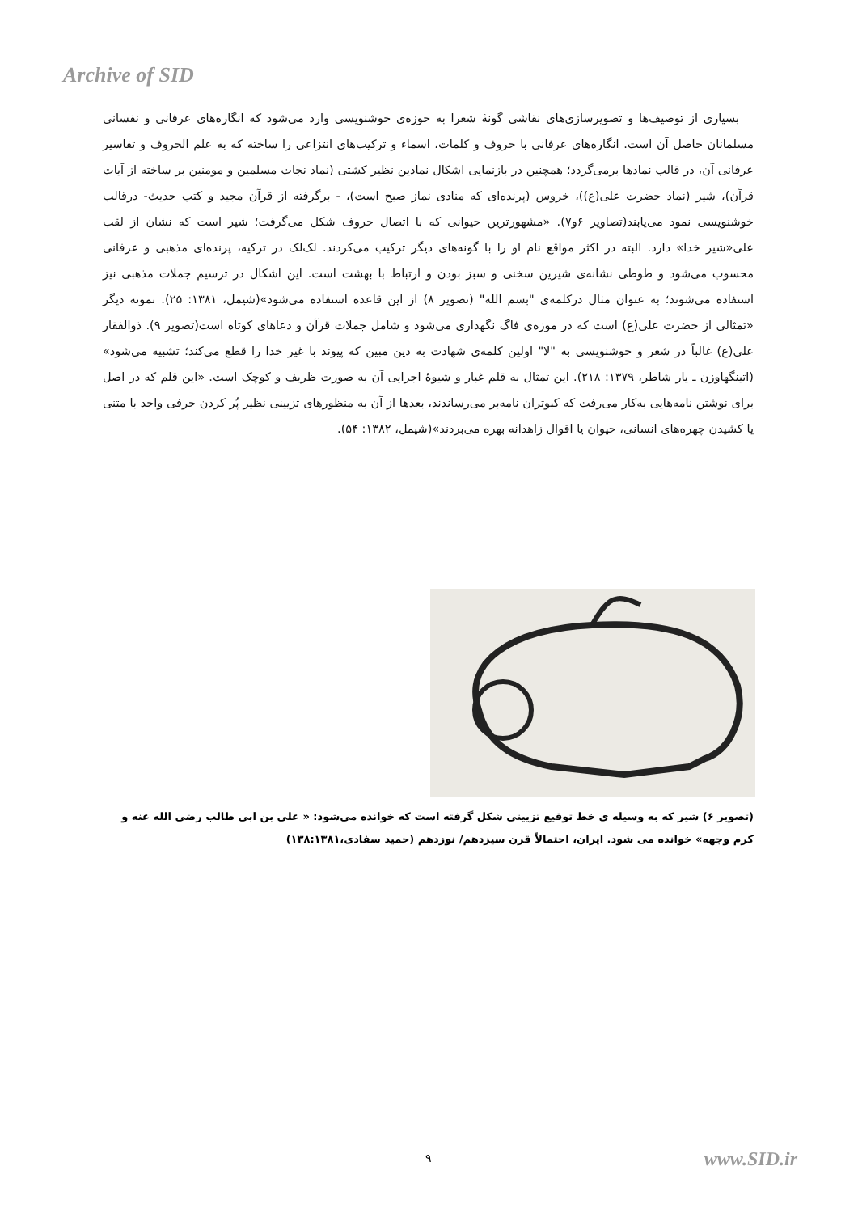Archive of SID
بسیاری از توصیف‌ها و تصویرسازی‌های نقاشی گونۀ شعرا به حوزه‌ی خوشنویسی وارد می‌شود که انگاره‌های عرفانی و نفسانی مسلمانان حاصل آن است. انگاره‌های عرفانی با حروف و کلمات، اسماء و ترکیب‌های انتزاعی را ساخته که به علم الحروف و تفاسیر عرفانی آن، در قالب نمادها برمی‌گردد؛ همچنین در بازنمایی اشکال نمادین نظیر کشتی (نماد نجات مسلمین و مومنین بر ساخته از آیات قرآن)، شیر (نماد حضرت علی(ع))، خروس (پرنده‌ای که منادی نماز صبح است)، - برگرفته از قرآن مجید و کتب حدیث- درقالب خوشنویسی نمود می‌یابند(تصاویر ۶و۷). «مشهورترین حیوانی که با اتصال حروف شکل می‌گرفت؛ شیر است که نشان از لقب علی«شیر خدا» دارد. البته در اکثر مواقع نام او را با گونه‌های دیگر ترکیب می‌کردند. لک‌لک در ترکیه، پرنده‌ای مذهبی و عرفانی محسوب می‌شود و طوطی نشانه‌ی شیرین سخنی و سبز بودن و ارتباط با بهشت است. این اشکال در ترسیم جملات مذهبی نیز استفاده می‌شوند؛ به عنوان مثال درکلمه‌ی "بسم الله" (تصویر ۸) از این قاعده استفاده می‌شود»(شیمل، ۱۳۸۱: ۲۵). نمونه دیگر «تمثالی از حضرت علی(ع) است که در موزه‌ی فاگ نگهداری می‌شود و شامل جملات قرآن و دعاهای کوتاه است(تصویر ۹). ذوالفقار علی(ع) غالباً در شعر و خوشنویسی به "لا" اولین کلمه‌ی شهادت به دین مبین که پیوند با غیر خدا را قطع می‌کند؛ تشبیه می‌شود» (اتینگهاوزن ـ یار شاطر، ۱۳۷۹: ۲۱۸). این تمثال به قلم غبار و شیوۀ اجرایی آن به صورت ظریف و کوچک است. «این قلم که در اصل برای نوشتن نامه‌هایی به‌کار می‌رفت که کبوتران نامه‌بر می‌رساندند، بعدها از آن به منظورهای تزیینی نظیر پُر کردن حرفی واحد با متنی یا کشیدن چهره‌های انسانی، حیوان یا اقوال زاهدانه بهره می‌بردند»(شیمل، ۱۳۸۲: ۵۴).
(تصویر ۶) شیر که به وسیله ی خط توقیع تزیینی شکل گرفته است که خوانده می‌شود: « علی بن ابی طالب رضی الله عنه و کرم وجهه» خوانده می شود. ایران، احتمالاً قرن سیزدهم/ نوزدهم (حمید سفادی،۱۳۸:۱۳۸۱)
۹ www.SID.ir